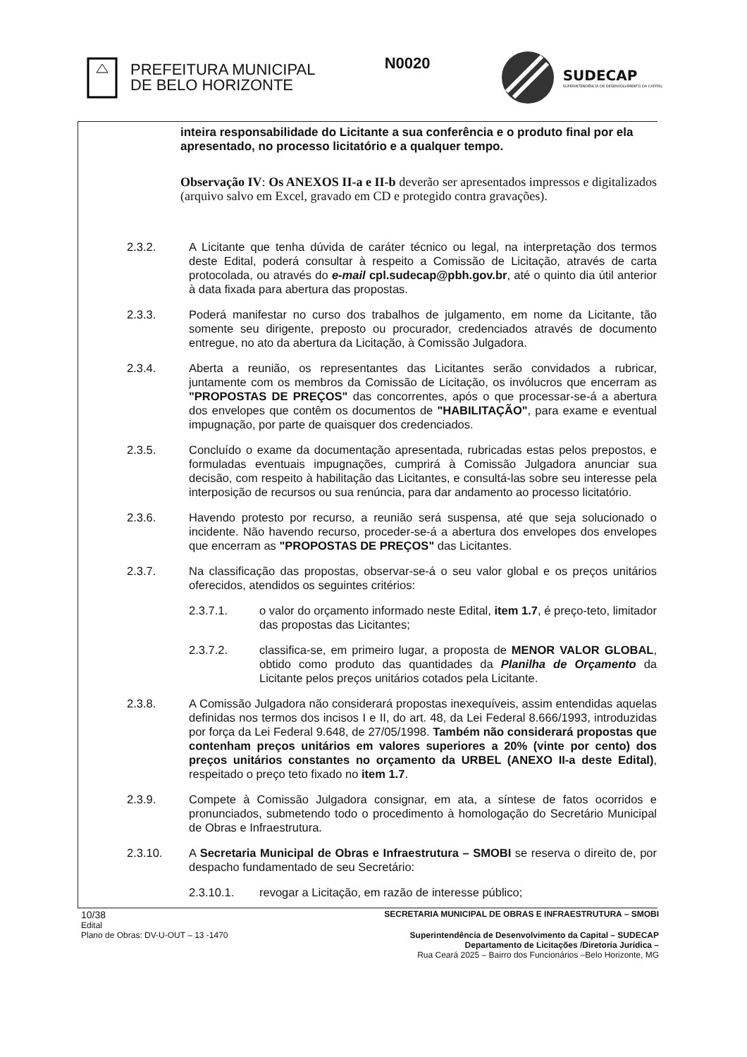PREFEITURA MUNICIPAL
DE BELO HORIZONTE
N0020
SUDECAP
SUPERINTENDÊNCIA DE DESENVOLVIMENTO DA CAPITAL
inteira responsabilidade do Licitante a sua conferência e o produto final por ela apresentado, no processo licitatório e a qualquer tempo.
Observação IV: Os ANEXOS II-a e II-b deverão ser apresentados impressos e digitalizados (arquivo salvo em Excel, gravado em CD e protegido contra gravações).
2.3.2. A Licitante que tenha dúvida de caráter técnico ou legal, na interpretação dos termos deste Edital, poderá consultar à respeito a Comissão de Licitação, através de carta protocolada, ou através do e-mail cpl.sudecap@pbh.gov.br, até o quinto dia útil anterior à data fixada para abertura das propostas.
2.3.3. Poderá manifestar no curso dos trabalhos de julgamento, em nome da Licitante, tão somente seu dirigente, preposto ou procurador, credenciados através de documento entregue, no ato da abertura da Licitação, à Comissão Julgadora.
2.3.4. Aberta a reunião, os representantes das Licitantes serão convidados a rubricar, juntamente com os membros da Comissão de Licitação, os invólucros que encerram as "PROPOSTAS DE PREÇOS" das concorrentes, após o que processar-se-á a abertura dos envelopes que contêm os documentos de "HABILITAÇÃO", para exame e eventual impugnação, por parte de quaisquer dos credenciados.
2.3.5. Concluído o exame da documentação apresentada, rubricadas estas pelos prepostos, e formuladas eventuais impugnações, cumprirá à Comissão Julgadora anunciar sua decisão, com respeito à habilitação das Licitantes, e consultá-las sobre seu interesse pela interposição de recursos ou sua renúncia, para dar andamento ao processo licitatório.
2.3.6. Havendo protesto por recurso, a reunião será suspensa, até que seja solucionado o incidente. Não havendo recurso, proceder-se-á a abertura dos envelopes dos envelopes que encerram as "PROPOSTAS DE PREÇOS" das Licitantes.
2.3.7. Na classificação das propostas, observar-se-á o seu valor global e os preços unitários oferecidos, atendidos os seguintes critérios:
2.3.7.1. o valor do orçamento informado neste Edital, item 1.7, é preço-teto, limitador das propostas das Licitantes;
2.3.7.2. classifica-se, em primeiro lugar, a proposta de MENOR VALOR GLOBAL, obtido como produto das quantidades da Planilha de Orçamento da Licitante pelos preços unitários cotados pela Licitante.
2.3.8. A Comissão Julgadora não considerará propostas inexequíveis, assim entendidas aquelas definidas nos termos dos incisos I e II, do art. 48, da Lei Federal 8.666/1993, introduzidas por força da Lei Federal 9.648, de 27/05/1998. Também não considerará propostas que contenham preços unitários em valores superiores a 20% (vinte por cento) dos preços unitários constantes no orçamento da URBEL (ANEXO II-a deste Edital), respeitado o preço teto fixado no item 1.7.
2.3.9. Compete à Comissão Julgadora consignar, em ata, a síntese de fatos ocorridos e pronunciados, submetendo todo o procedimento à homologação do Secretário Municipal de Obras e Infraestrutura.
2.3.10. A Secretaria Municipal de Obras e Infraestrutura – SMOBI se reserva o direito de, por despacho fundamentado de seu Secretário:
2.3.10.1. revogar a Licitação, em razão de interesse público;
10/38 SECRETARIA MUNICIPAL DE OBRAS E INFRAESTRUTURA – SMOBI
Edital
Plano de Obras: DV-U-OUT – 13 -1470 Superintendência de Desenvolvimento da Capital – SUDECAP
Departamento de Licitações /Diretoria Jurídica –
Rua Ceará 2025 – Bairro dos Funcionários –Belo Horizonte, MG